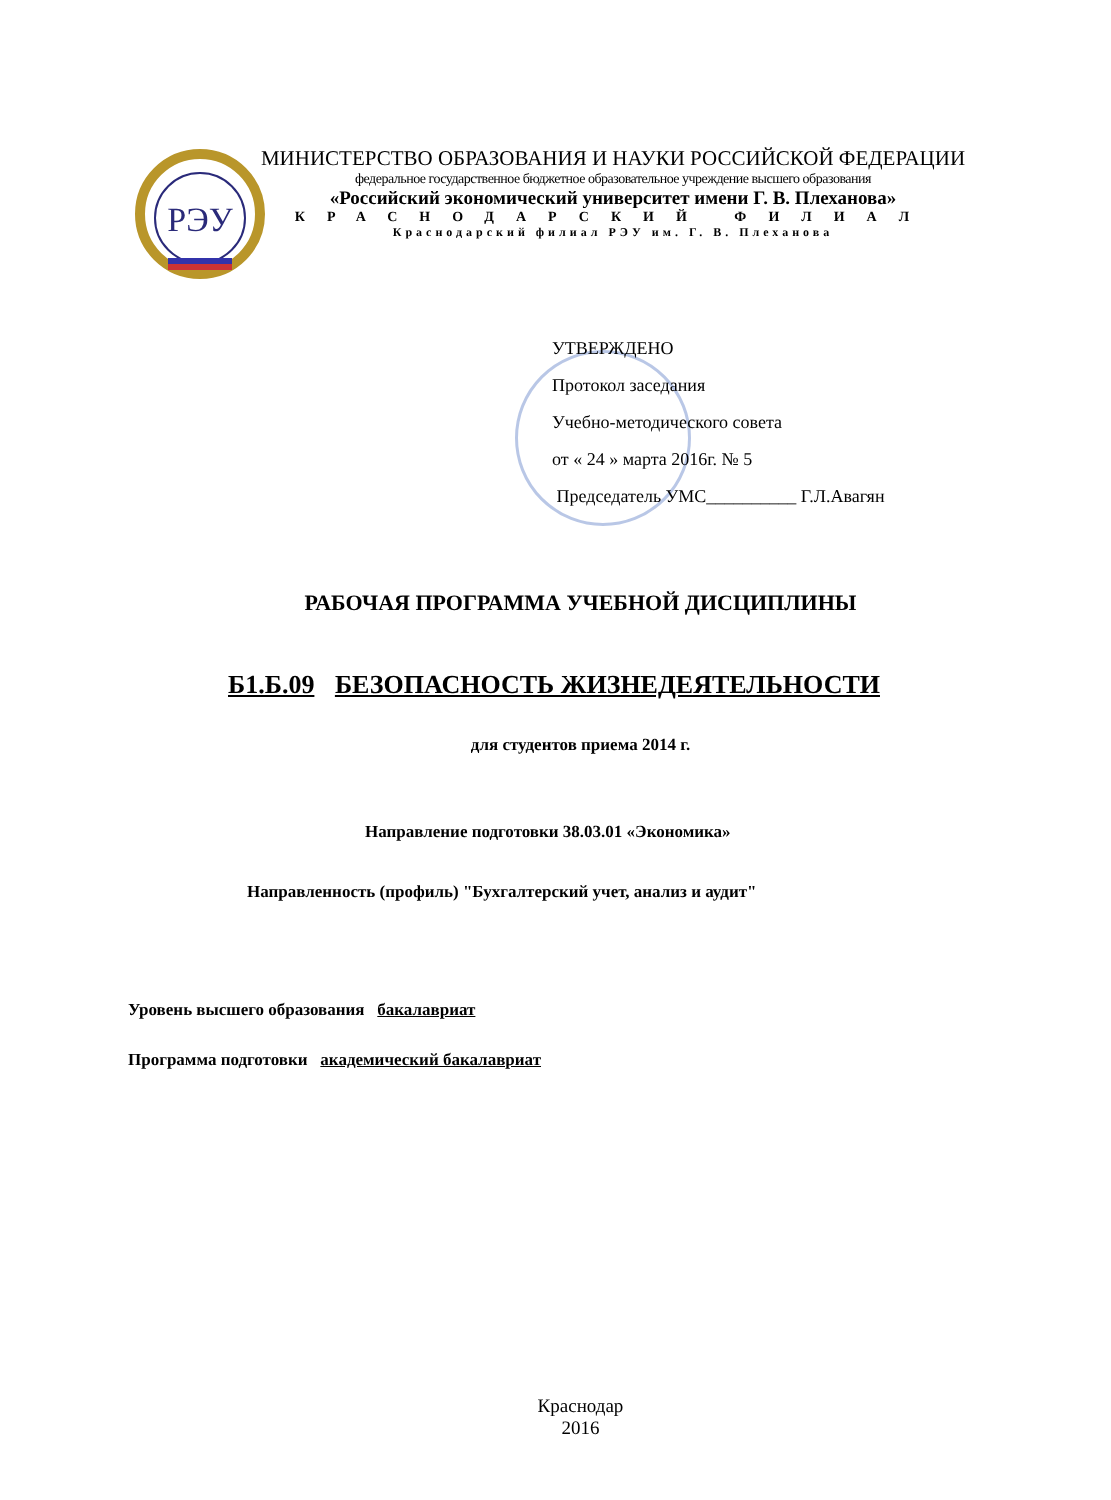РЭУ
МИНИСТЕРСТВО ОБРАЗОВАНИЯ И НАУКИ РОССИЙСКОЙ ФЕДЕРАЦИИ
федеральное государственное бюджетное образовательное учреждение высшего образования
«Российский экономический университет имени Г. В. Плеханова»
КРАСНОДАРСКИЙ ФИЛИАЛ
Краснодарский филиал РЭУ им. Г. В. Плеханова
УТВЕРЖДЕНО
Протокол заседания
Учебно-методического совета
от « 24 » марта 2016г. № 5
Председатель УМС__________ Г.Л.Авагян
РАБОЧАЯ ПРОГРАММА УЧЕБНОЙ ДИСЦИПЛИНЫ
Б1.Б.09 БЕЗОПАСНОСТЬ ЖИЗНЕДЕЯТЕЛЬНОСТИ
для студентов приема 2014 г.
Направление подготовки 38.03.01 «Экономика»
Направленность (профиль) "Бухгалтерский учет, анализ и аудит"
Уровень высшего образования бакалавриат
Программа подготовки академический бакалавриат
Краснодар
2016